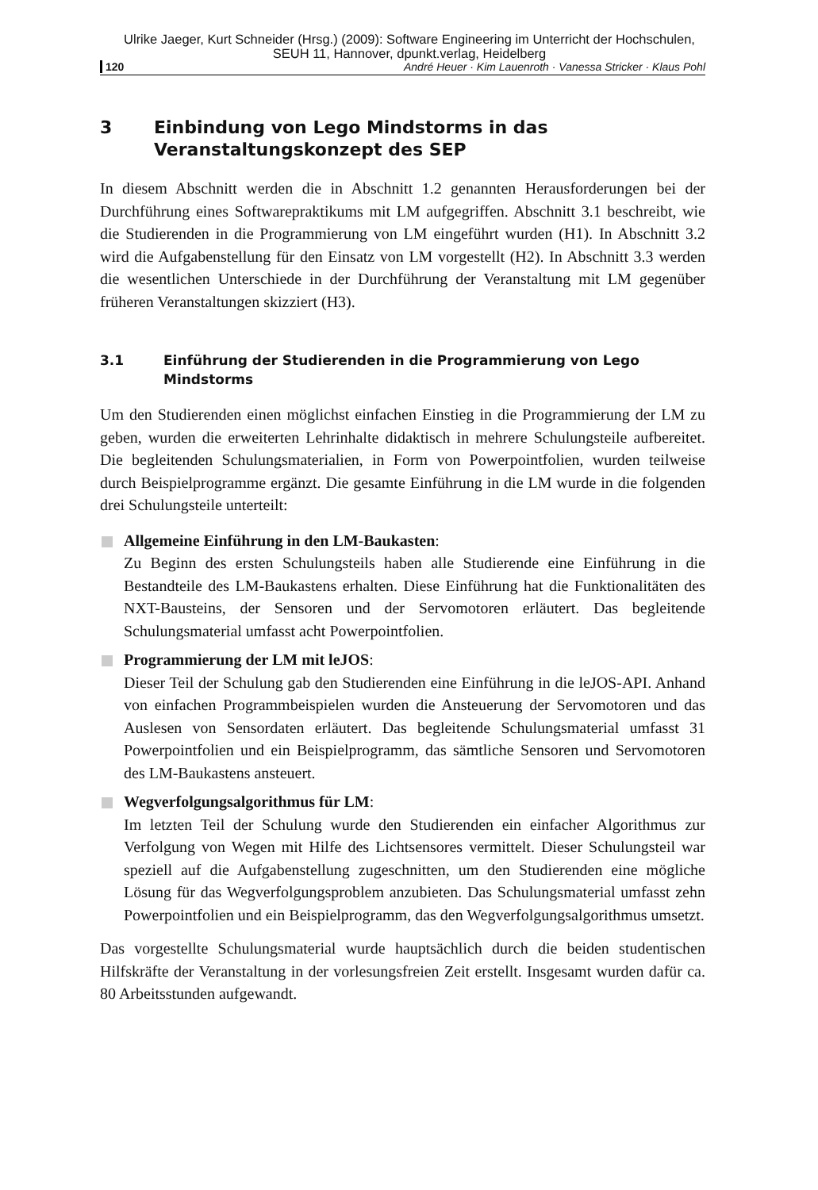Ulrike Jaeger, Kurt Schneider (Hrsg.) (2009): Software Engineering im Unterricht der Hochschulen,
SEUH 11, Hannover, dpunkt.verlag, Heidelberg
120 André Heuer · Kim Lauenroth · Vanessa Stricker · Klaus Pohl
3 Einbindung von Lego Mindstorms in das
Veranstaltungskonzept des SEP
In diesem Abschnitt werden die in Abschnitt 1.2 genannten Herausforderungen bei der Durchführung eines Softwarepraktikums mit LM aufgegriffen. Abschnitt 3.1 beschreibt, wie die Studierenden in die Programmierung von LM eingeführt wurden (H1). In Abschnitt 3.2 wird die Aufgabenstellung für den Einsatz von LM vorgestellt (H2). In Abschnitt 3.3 werden die wesentlichen Unterschiede in der Durchführung der Veranstaltung mit LM gegenüber früheren Veranstaltungen skizziert (H3).
3.1 Einführung der Studierenden in die Programmierung von Lego Mindstorms
Um den Studierenden einen möglichst einfachen Einstieg in die Programmierung der LM zu geben, wurden die erweiterten Lehrinhalte didaktisch in mehrere Schulungsteile aufbereitet. Die begleitenden Schulungsmaterialien, in Form von Powerpointfolien, wurden teilweise durch Beispielprogramme ergänzt. Die gesamte Einführung in die LM wurde in die folgenden drei Schulungsteile unterteilt:
Allgemeine Einführung in den LM-Baukasten:
Zu Beginn des ersten Schulungsteils haben alle Studierende eine Einführung in die Bestandteile des LM-Baukastens erhalten. Diese Einführung hat die Funktionalitäten des NXT-Bausteins, der Sensoren und der Servomotoren erläutert. Das begleitende Schulungsmaterial umfasst acht Powerpointfolien.
Programmierung der LM mit leJOS:
Dieser Teil der Schulung gab den Studierenden eine Einführung in die leJOS-API. Anhand von einfachen Programmbeispielen wurden die Ansteuerung der Servomotoren und das Auslesen von Sensordaten erläutert. Das begleitende Schulungsmaterial umfasst 31 Powerpointfolien und ein Beispielprogramm, das sämtliche Sensoren und Servomotoren des LM-Baukastens ansteuert.
Wegverfolgungsalgorithmus für LM:
Im letzten Teil der Schulung wurde den Studierenden ein einfacher Algorithmus zur Verfolgung von Wegen mit Hilfe des Lichtsensores vermittelt. Dieser Schulungsteil war speziell auf die Aufgabenstellung zugeschnitten, um den Studierenden eine mögliche Lösung für das Wegverfolgungsproblem anzubieten. Das Schulungsmaterial umfasst zehn Powerpointfolien und ein Beispielprogramm, das den Wegverfolgungsalgorithmus umsetzt.
Das vorgestellte Schulungsmaterial wurde hauptsächlich durch die beiden studentischen Hilfskräfte der Veranstaltung in der vorlesungsfreien Zeit erstellt. Insgesamt wurden dafür ca. 80 Arbeitsstunden aufgewandt.